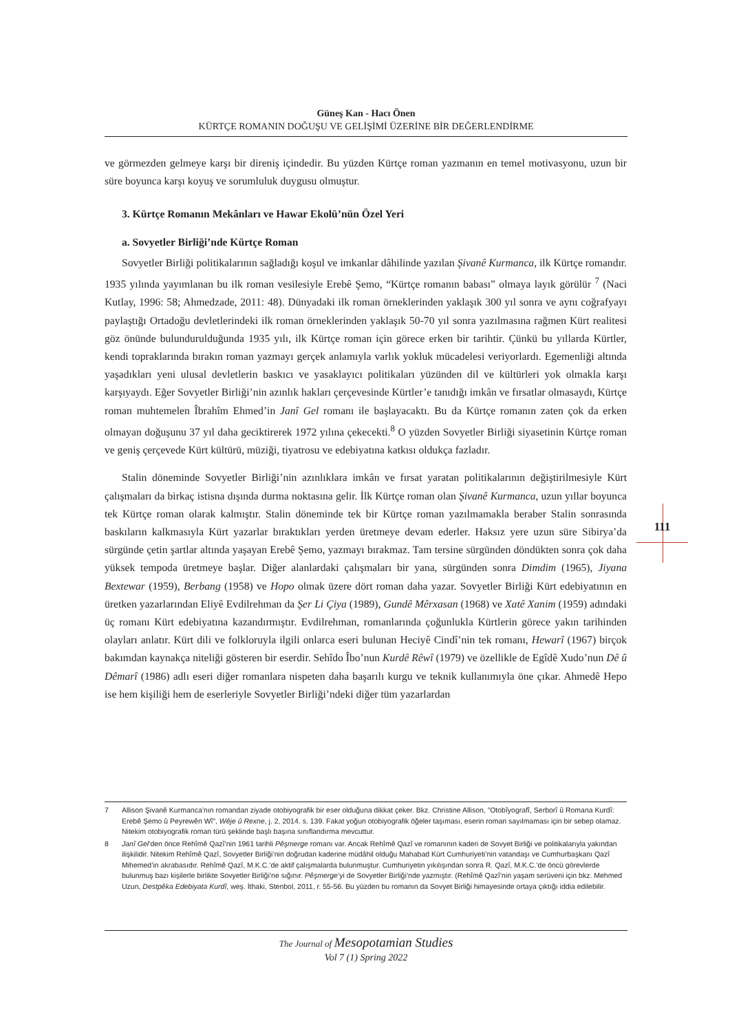Güneş Kan - Hacı Önen
KÜRTÇE ROMANIN DOĞUŞU VE GELİŞİMİ ÜZERİNE BİR DEĞERLENDİRME
ve görmezden gelmeye karşı bir direniş içindedir. Bu yüzden Kürtçe roman yazmanın en temel motivasyonu, uzun bir süre boyunca karşı koyuş ve sorumluluk duygusu olmuştur.
3. Kürtçe Romanın Mekânları ve Hawar Ekolü’nün Özel Yeri
a. Sovyetler Birliği’nde Kürtçe Roman
Sovyetler Birliği politikalarının sağladığı koşul ve imkanlar dâhilinde yazılan Şivanê Kurmanca, ilk Kürtçe romandır. 1935 yılında yayımlanan bu ilk roman vesilesiyle Erebê Şemo, “Kürtçe romanın babası” olmaya layık görülür <sup>7</sup> (Naci Kutlay, 1996: 58; Ahmedzade, 2011: 48). Dünyadaki ilk roman örneklerinden yaklaşık 300 yıl sonra ve aynı coğrafyayı paylaştığı Ortadoğu devletlerindeki ilk roman örneklerinden yaklaşık 50-70 yıl sonra yazılmasına rağmen Kürt realitesi göz önünde bulundurulduğunda 1935 yılı, ilk Kürtçe roman için görece erken bir tarihtir. Çünkü bu yıllarda Kürtler, kendi topraklarında bırakın roman yazmayı gerçek anlamıyla varlık yokluk mücadelesi veriyorlardı. Egemenliği altında yaşadıkları yeni ulusal devletlerin baskıcı ve yasaklayıcı politikaları yüzünden dil ve kültürleri yok olmakla karşı karşıyaydı. Eğer Sovyetler Birliği’nin azınlık hakları çerçevesinde Kürtler’e tanıdığı imkân ve fırsatlar olmasaydı, Kürtçe roman muhtemelen Îbrahîm Ehmed’in Janî Gel romanı ile başlayacaktı. Bu da Kürtçe romanın zaten çok da erken olmayan doğuşunu 37 yıl daha geciktirerek 1972 yılına çekecekti.<sup>8</sup> O yüzden Sovyetler Birliği siyasetinin Kürtçe roman ve geniş çerçevede Kürt kültürü, müziği, tiyatrosu ve edebiyatına katkısı oldukça fazladır.
Stalin döneminde Sovyetler Birliği’nin azınlıklara imkân ve fırsat yaratan politikalarının değiştirilmesiyle Kürt çalışmaları da birkaç istisna dışında durma noktasına gelir. İlk Kürtçe roman olan Şivanê Kurmanca, uzun yıllar boyunca tek Kürtçe roman olarak kalmıştır. Stalin döneminde tek bir Kürtçe roman yazılmamakla beraber Stalin sonrasında baskıların kalkmasıyla Kürt yazarlar bıraktıkları yerden üretmeye devam ederler. Haksız yere uzun süre Sibirya’da sürgünde çetin şartlar altında yaşayan Erebê Şemo, yazmayı bırakmaz. Tam tersine sürgünden döndükten sonra çok daha yüksek tempoda üretmeye başlar. Diğer alanlardaki çalışmaları bir yana, sürgünden sonra Dimdim (1965), Jiyana Bextewar (1959), Berbang (1958) ve Hopo olmak üzere dört roman daha yazar. Sovyetler Birliği Kürt edebiyatının en üretken yazarlarından Eliyê Evdilrehman da Şer Li Çiya (1989), Gundê Mêrxasan (1968) ve Xatê Xanim (1959) adındaki üç romanı Kürt edebiyatına kazandırmıştır. Evdilrehman, romanlarında çoğunlukla Kürtlerin görece yakın tarihinden olayları anlatır. Kürt dili ve folkloruyla ilgili onlarca eseri bulunan Heciyê Cindî’nin tek romanı, Hewarî (1967) birçok bakımdan kaynakça niteliği gösteren bir eserdir. Sehîdo Îbo’nun Kurdê Rêwî (1979) ve özellikle de Egîdê Xudo’nun Dê û Dêmarî (1986) adlı eseri diğer romanlara nispeten daha başarılı kurgu ve teknik kullanımıyla öne çıkar. Ahmedê Hepo ise hem kişiliği hem de eserleriyle Sovyetler Birliği’ndeki diğer tüm yazarlardan
111
7 Allison Şivanê Kurmanca’nın romandan ziyade otobiyografik bir eser olduğuna dikkat çeker. Bkz. Christine Allison, ”Otobîyografî, Serborî û Romana Kurdî: Erebê Şemo û Peyrewên Wî”, Wêje û Rexne, j. 2, 2014. s. 139. Fakat yoğun otobiyografik öğeler taşıması, eserin roman sayılmaması için bir sebep olamaz. Nitekim otobiyografik roman türü şeklinde başlı başına sınıflandırma mevcuttur.
8 Janî Gel’den önce Rehîmê Qazî’nin 1961 tarihli Pêşmerge romanı var. Ancak Rehîmê Qazî ve romanının kaderi de Sovyet Birliği ve politikalarıyla yakından ilişkilidir. Nitekim Rehîmê Qazî, Sovyetler Birliği’nin doğrudan kaderine müdâhil olduğu Mahabad Kürt Cumhuriyeti’nin vatandaşı ve Cumhurbaşkanı Qazî Mihemed’in akrabasıdır. Rehîmê Qazî, M.K.C.’de aktif çalışmalarda bulunmuştur. Cumhuriyetin yıkılışından sonra R. Qazî, M.K.C.’de öncü görevlerde bulunmuş bazı kişilerle birlikte Sovyetler Birliği’ne sığınır. Pêşmerge’yi de Sovyetler Birliği’nde yazmıştır. (Rehîmê Qazî’nin yaşam serüveni için bkz. Mehmed Uzun, Destpêka Edebiyata Kurdî, weş. İthaki, Stenbol, 2011, r. 55-56. Bu yüzden bu romanın da Sovyet Birliği himayesinde ortaya çıktığı iddia edilebilir.
The Journal of Mesopotamian Studies
Vol 7 (1) Spring 2022